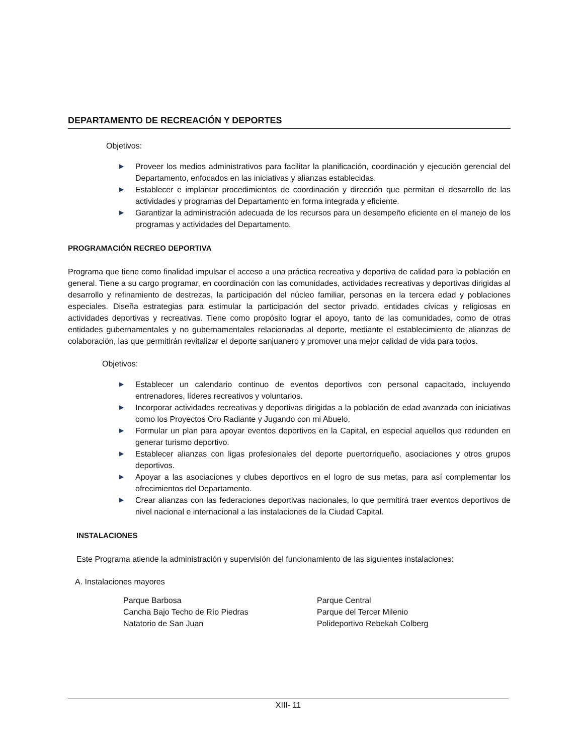DEPARTAMENTO DE RECREACIÓN Y DEPORTES
Objetivos:
▶ Proveer los medios administrativos para facilitar la planificación, coordinación y ejecución gerencial del Departamento, enfocados en las iniciativas y alianzas establecidas.
▶ Establecer e implantar procedimientos de coordinación y dirección que permitan el desarrollo de las actividades y programas del Departamento en forma integrada y eficiente.
▶ Garantizar la administración adecuada de los recursos para un desempeño eficiente en el manejo de los programas y actividades del Departamento.
PROGRAMACIÓN RECREO DEPORTIVA
Programa que tiene como finalidad impulsar el acceso a una práctica recreativa y deportiva de calidad para la población en general. Tiene a su cargo programar, en coordinación con las comunidades, actividades recreativas y deportivas dirigidas al desarrollo y refinamiento de destrezas, la participación del núcleo familiar, personas en la tercera edad y poblaciones especiales. Diseña estrategias para estimular la participación del sector privado, entidades cívicas y religiosas en actividades deportivas y recreativas. Tiene como propósito lograr el apoyo, tanto de las comunidades, como de otras entidades gubernamentales y no gubernamentales relacionadas al deporte, mediante el establecimiento de alianzas de colaboración, las que permitirán revitalizar el deporte sanjuanero y promover una mejor calidad de vida para todos.
Objetivos:
▶ Establecer un calendario continuo de eventos deportivos con personal capacitado, incluyendo entrenadores, líderes recreativos y voluntarios.
▶ Incorporar actividades recreativas y deportivas dirigidas a la población de edad avanzada con iniciativas como los Proyectos Oro Radiante y Jugando con mi Abuelo.
▶ Formular un plan para apoyar eventos deportivos en la Capital, en especial aquellos que redunden en generar turismo deportivo.
▶ Establecer alianzas con ligas profesionales del deporte puertorriqueño, asociaciones y otros grupos deportivos.
▶ Apoyar a las asociaciones y clubes deportivos en el logro de sus metas, para así complementar los ofrecimientos del Departamento.
▶ Crear alianzas con las federaciones deportivas nacionales, lo que permitirá traer eventos deportivos de nivel nacional e internacional a las instalaciones de la Ciudad Capital.
INSTALACIONES
Este Programa atiende la administración y supervisión del funcionamiento de las siguientes instalaciones:
A. Instalaciones mayores
Parque Barbosa
Cancha Bajo Techo de Río Piedras
Natatorio de San Juan
Parque Central
Parque del Tercer Milenio
Polideportivo Rebekah Colberg
XIII- 11